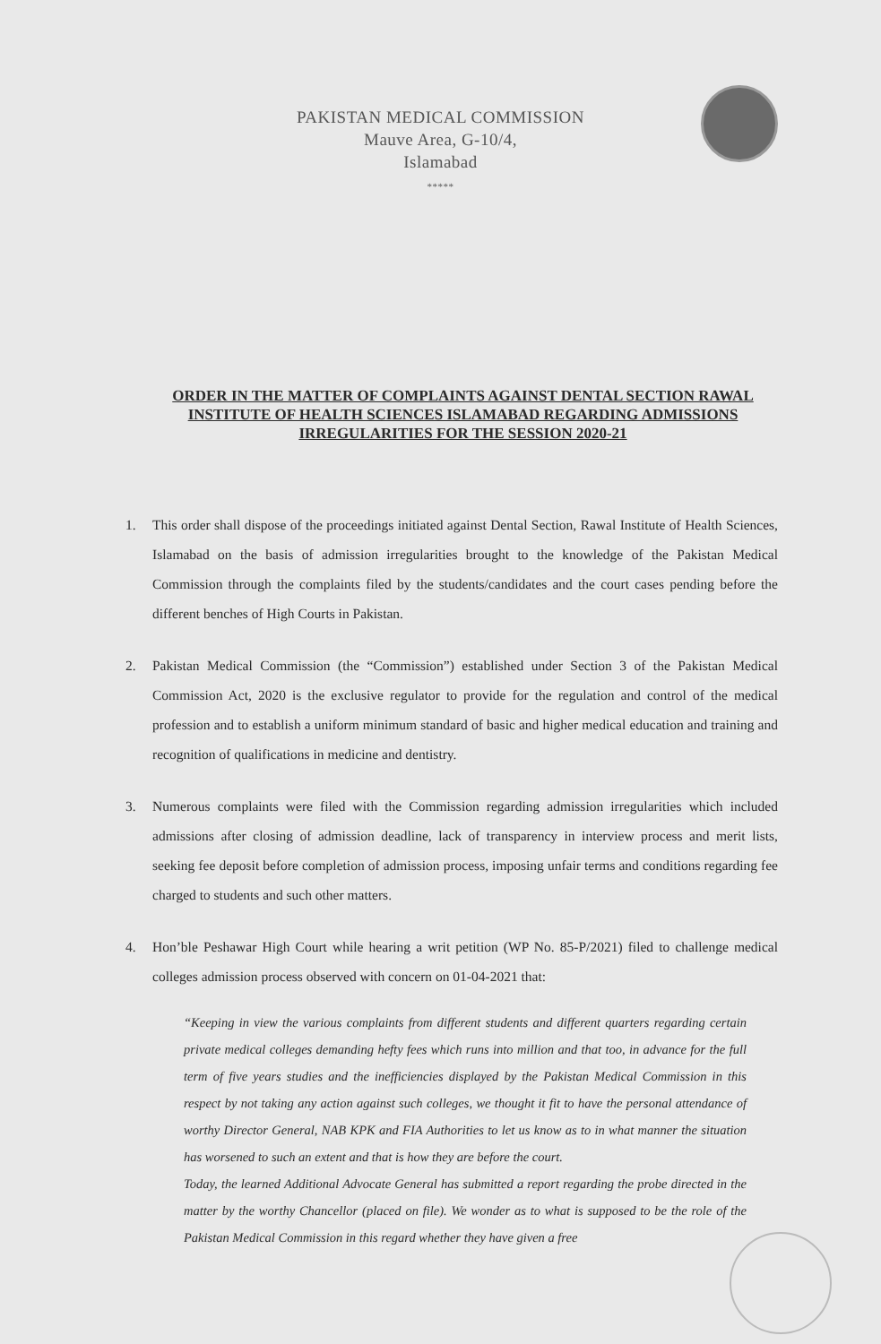PAKISTAN MEDICAL COMMISSION
Mauve Area, G-10/4,
Islamabad
*****
ORDER IN THE MATTER OF COMPLAINTS AGAINST DENTAL SECTION RAWAL INSTITUTE OF HEALTH SCIENCES ISLAMABAD REGARDING ADMISSIONS IRREGULARITIES FOR THE SESSION 2020-21
1. This order shall dispose of the proceedings initiated against Dental Section, Rawal Institute of Health Sciences, Islamabad on the basis of admission irregularities brought to the knowledge of the Pakistan Medical Commission through the complaints filed by the students/candidates and the court cases pending before the different benches of High Courts in Pakistan.
2. Pakistan Medical Commission (the “Commission”) established under Section 3 of the Pakistan Medical Commission Act, 2020 is the exclusive regulator to provide for the regulation and control of the medical profession and to establish a uniform minimum standard of basic and higher medical education and training and recognition of qualifications in medicine and dentistry.
3. Numerous complaints were filed with the Commission regarding admission irregularities which included admissions after closing of admission deadline, lack of transparency in interview process and merit lists, seeking fee deposit before completion of admission process, imposing unfair terms and conditions regarding fee charged to students and such other matters.
4. Hon’ble Peshawar High Court while hearing a writ petition (WP No. 85-P/2021) filed to challenge medical colleges admission process observed with concern on 01-04-2021 that:
“Keeping in view the various complaints from different students and different quarters regarding certain private medical colleges demanding hefty fees which runs into million and that too, in advance for the full term of five years studies and the inefficiencies displayed by the Pakistan Medical Commission in this respect by not taking any action against such colleges, we thought it fit to have the personal attendance of worthy Director General, NAB KPK and FIA Authorities to let us know as to in what manner the situation has worsened to such an extent and that is how they are before the court.
Today, the learned Additional Advocate General has submitted a report regarding the probe directed in the matter by the worthy Chancellor (placed on file). We wonder as to what is supposed to be the role of the Pakistan Medical Commission in this regard whether they have given a free